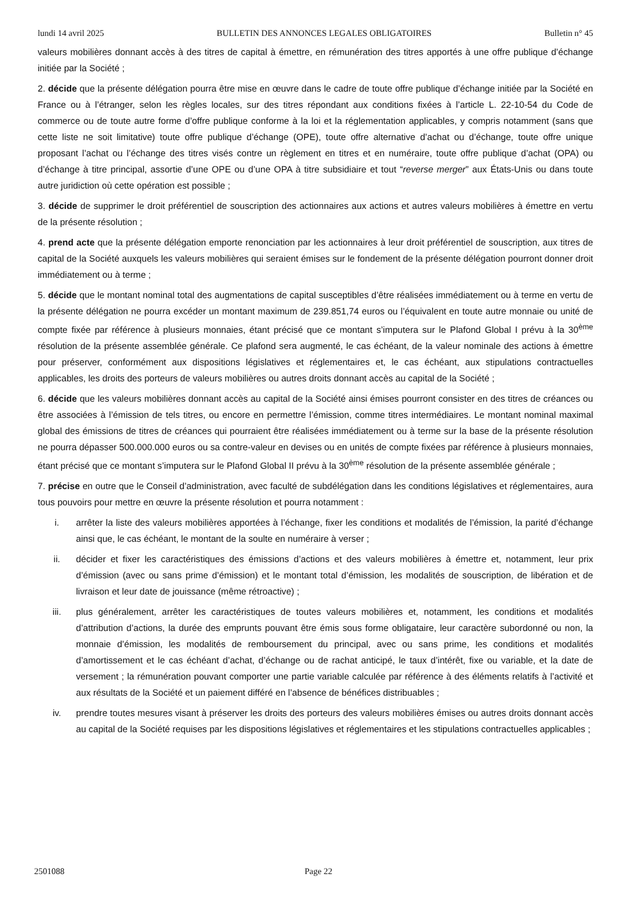lundi 14 avril 2025 BULLETIN DES ANNONCES LEGALES OBLIGATOIRES Bulletin n° 45
valeurs mobilières donnant accès à des titres de capital à émettre, en rémunération des titres apportés à une offre publique d’échange initiée par la Société ;
2. décide que la présente délégation pourra être mise en œuvre dans le cadre de toute offre publique d’échange initiée par la Société en France ou à l’étranger, selon les règles locales, sur des titres répondant aux conditions fixées à l’article L. 22-10-54 du Code de commerce ou de toute autre forme d’offre publique conforme à la loi et la réglementation applicables, y compris notamment (sans que cette liste ne soit limitative) toute offre publique d’échange (OPE), toute offre alternative d’achat ou d’échange, toute offre unique proposant l’achat ou l’échange des titres visés contre un règlement en titres et en numéraire, toute offre publique d’achat (OPA) ou d’échange à titre principal, assortie d’une OPE ou d’une OPA à titre subsidiaire et tout “reverse merger” aux États-Unis ou dans toute autre juridiction où cette opération est possible ;
3. décide de supprimer le droit préférentiel de souscription des actionnaires aux actions et autres valeurs mobilières à émettre en vertu de la présente résolution ;
4. prend acte que la présente délégation emporte renonciation par les actionnaires à leur droit préférentiel de souscription, aux titres de capital de la Société auxquels les valeurs mobilières qui seraient émises sur le fondement de la présente délégation pourront donner droit immédiatement ou à terme ;
5. décide que le montant nominal total des augmentations de capital susceptibles d’être réalisées immédiatement ou à terme en vertu de la présente délégation ne pourra excéder un montant maximum de 239.851,74 euros ou l’équivalent en toute autre monnaie ou unité de compte fixée par référence à plusieurs monnaies, étant précisé que ce montant s’imputera sur le Plafond Global I prévu à la 30<sup>ème</sup> résolution de la présente assemblée générale. Ce plafond sera augmenté, le cas échéant, de la valeur nominale des actions à émettre pour préserver, conformément aux dispositions législatives et réglementaires et, le cas échéant, aux stipulations contractuelles applicables, les droits des porteurs de valeurs mobilières ou autres droits donnant accès au capital de la Société ;
6. décide que les valeurs mobilières donnant accès au capital de la Société ainsi émises pourront consister en des titres de créances ou être associées à l’émission de tels titres, ou encore en permettre l’émission, comme titres intermédiaires. Le montant nominal maximal global des émissions de titres de créances qui pourraient être réalisées immédiatement ou à terme sur la base de la présente résolution ne pourra dépasser 500.000.000 euros ou sa contre-valeur en devises ou en unités de compte fixées par référence à plusieurs monnaies, étant précisé que ce montant s’imputera sur le Plafond Global II prévu à la 30<sup>ème</sup> résolution de la présente assemblée générale ;
7. précise en outre que le Conseil d’administration, avec faculté de subdélégation dans les conditions législatives et réglementaires, aura tous pouvoirs pour mettre en œuvre la présente résolution et pourra notamment :
i. arrêter la liste des valeurs mobilières apportées à l’échange, fixer les conditions et modalités de l’émission, la parité d’échange ainsi que, le cas échéant, le montant de la soulte en numéraire à verser ;
ii. décider et fixer les caractéristiques des émissions d’actions et des valeurs mobilières à émettre et, notamment, leur prix d’émission (avec ou sans prime d’émission) et le montant total d’émission, les modalités de souscription, de libération et de livraison et leur date de jouissance (même rétroactive) ;
iii. plus généralement, arrêter les caractéristiques de toutes valeurs mobilières et, notamment, les conditions et modalités d’attribution d’actions, la durée des emprunts pouvant être émis sous forme obligataire, leur caractère subordonné ou non, la monnaie d’émission, les modalités de remboursement du principal, avec ou sans prime, les conditions et modalités d’amortissement et le cas échéant d’achat, d’échange ou de rachat anticipé, le taux d’intérêt, fixe ou variable, et la date de versement ; la rémunération pouvant comporter une partie variable calculée par référence à des éléments relatifs à l’activité et aux résultats de la Société et un paiement différé en l’absence de bénéfices distribuables ;
iv. prendre toutes mesures visant à préserver les droits des porteurs des valeurs mobilières émises ou autres droits donnant accès au capital de la Société requises par les dispositions législatives et réglementaires et les stipulations contractuelles applicables ;
2501088 Page 22